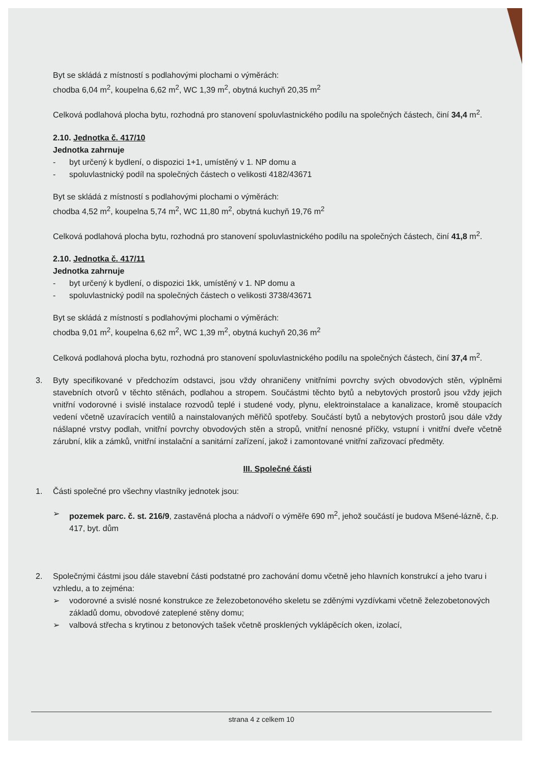Byt se skládá z místností s podlahovými plochami o výměrách:
chodba 6,04 m<sup>2</sup>, koupelna 6,62 m<sup>2</sup>, WC 1,39 m<sup>2</sup>, obytná kuchyň 20,35 m<sup>2</sup>
Celková podlahová plocha bytu, rozhodná pro stanovení spoluvlastnického podílu na společných částech, činí 34,4 m<sup>2</sup>.
2.10. Jednotka č. 417/10
Jednotka zahrnuje
- byt určený k bydlení, o dispozici 1+1, umístěný v 1. NP domu a
- spoluvlastnický podíl na společných částech o velikosti 4182/43671
Byt se skládá z místností s podlahovými plochami o výměrách:
chodba 4,52 m<sup>2</sup>, koupelna 5,74 m<sup>2</sup>, WC 11,80 m<sup>2</sup>, obytná kuchyň 19,76 m<sup>2</sup>
Celková podlahová plocha bytu, rozhodná pro stanovení spoluvlastnického podílu na společných částech, činí 41,8 m<sup>2</sup>.
2.10. Jednotka č. 417/11
Jednotka zahrnuje
- byt určený k bydlení, o dispozici 1kk, umístěný v 1. NP domu a
- spoluvlastnický podíl na společných částech o velikosti 3738/43671
Byt se skládá z místností s podlahovými plochami o výměrách:
chodba 9,01 m<sup>2</sup>, koupelna 6,62 m<sup>2</sup>, WC 1,39 m<sup>2</sup>, obytná kuchyň 20,36 m<sup>2</sup>
Celková podlahová plocha bytu, rozhodná pro stanovení spoluvlastnického podílu na společných částech, činí 37,4 m<sup>2</sup>.
3. Byty specifikované v předchozím odstavci, jsou vždy ohraničeny vnitřními povrchy svých obvodových stěn, výplněmi stavebních otvorů v těchto stěnách, podlahou a stropem. Součástmi těchto bytů a nebytových prostorů jsou vždy jejich vnitřní vodorovné i svislé instalace rozvodů teplé i studené vody, plynu, elektroinstalace a kanalizace, kromě stoupacích vedení včetně uzavíracích ventilů a nainstalovaných měřičů spotřeby. Součástí bytů a nebytových prostorů jsou dále vždy nášlapné vrstvy podlah, vnitřní povrchy obvodových stěn a stropů, vnitřní nenosné příčky, vstupní i vnitřní dveře včetně zárubní, klik a zámků, vnitřní instalační a sanitární zařízení, jakož i zamontované vnitřní zařizovací předměty.
III. Společné části
1. Části společné pro všechny vlastníky jednotek jsou:
➢ pozemek parc. č. st. 216/9, zastavěná plocha a nádvoří o výměře 690 m<sup>2</sup>, jehož součástí je budova Mšené-lázně, č.p. 417, byt. dům
2. Společnými částmi jsou dále stavební části podstatné pro zachování domu včetně jeho hlavních konstrukcí a jeho tvaru i vzhledu, a to zejména:
➢ vodorovné a svislé nosné konstrukce ze železobetonového skeletu se zděnými vyzdívkami včetně železobetonových základů domu, obvodové zateplené stěny domu;
➢ valbová střecha s krytinou z betonových tašek včetně prosklených vyklápěcích oken, izolací,
strana 4 z celkem 10